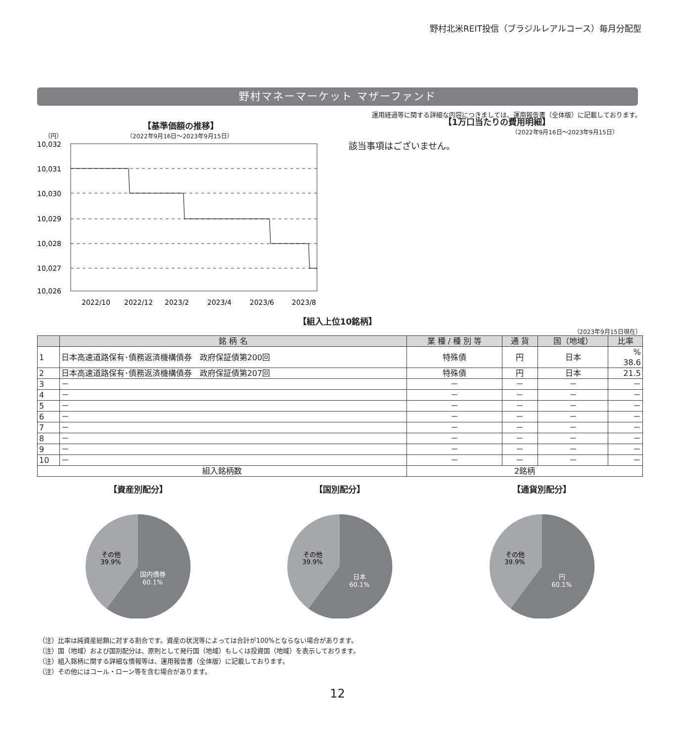野村北米REIT投信（ブラジルレアルコース）毎月分配型
野村マネーマーケット マザーファンド
運用経過等に関する詳細な内容につきましては、運用報告書（全体版）に記載しております。
【基準価額の推移】
（円） （2022年9月16日～2023年9月15日）
10,032
10,031
10,030
10,029
10,028
10,027
10,026
2022/10
2022/12
2023/2
2023/4
2023/6
2023/8
【1万口当たりの費用明細】
（2022年9月16日～2023年9月15日）
該当事項はございません。
【組入上位10銘柄】
（2023年9月15日現在）
| | 銘 柄 名 | 業 種 / 種 別 等 | 通 貨 | 国（地域） | 比率 |
| --- | --- | --- | --- | --- | --- |
| 1 | 日本高速道路保有･債務返済機構債券 政府保証債第200回 | 特殊債 | 円 | 日本 | % 38.6 |
| 2 | 日本高速道路保有･債務返済機構債券 政府保証債第207回 | 特殊債 | 円 | 日本 | 21.5 |
| 3 | － | － | － | － | － |
| 4 | － | － | － | － | － |
| 5 | － | － | － | － | － |
| 6 | － | － | － | － | － |
| 7 | － | － | － | － | － |
| 8 | － | － | － | － | － |
| 9 | － | － | － | － | － |
| 10 | － | － | － | － | － |
| 組入銘柄数 | | 2銘柄 | | | |
【資産別配分】
その他
39.9%
国内債券
60.1%
【国別配分】
その他
39.9%
日本
60.1%
【通貨別配分】
その他
39.9%
円
60.1%
（注）比率は純資産総額に対する割合です。資産の状況等によっては合計が100%とならない場合があります。
（注）国（地域）および国別配分は、原則として発行国（地域）もしくは投資国（地域）を表示しております。
（注）組入銘柄に関する詳細な情報等は、運用報告書（全体版）に記載しております。
（注）その他にはコール・ローン等を含む場合があります。
12